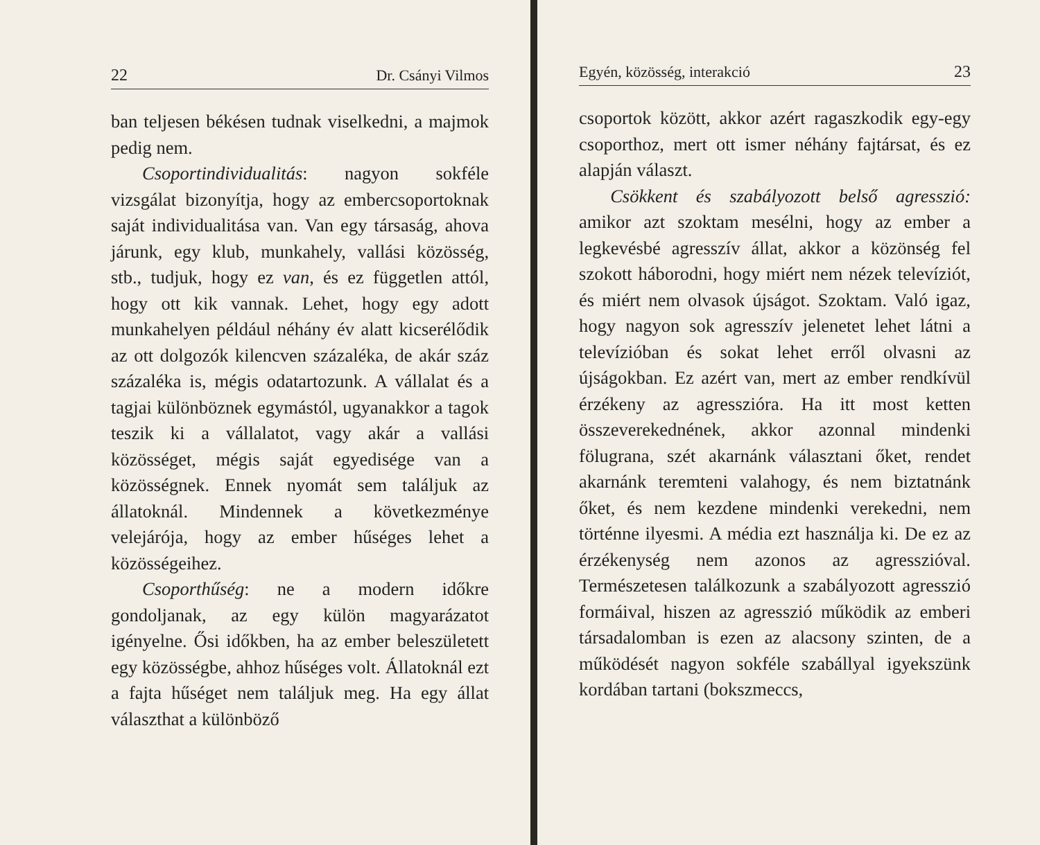22 Dr. Csányi Vilmos
ban teljesen békésen tudnak viselkedni, a majmok pedig nem.
Csoportindividualitás: nagyon sokféle vizsgálat bizonyítja, hogy az embercsoportoknak saját individualitása van. Van egy társaság, ahova járunk, egy klub, munkahely, vallási közösség, stb., tudjuk, hogy ez van, és ez független attól, hogy ott kik vannak. Lehet, hogy egy adott munkahelyen például néhány év alatt kicserélődik az ott dolgozók kilencven százaléka, de akár száz százaléka is, mégis odatartozunk. A vállalat és a tagjai különböznek egymástól, ugyanakkor a tagok teszik ki a vállalatot, vagy akár a vallási közösséget, mégis saját egyedisége van a közösségnek. Ennek nyomát sem találjuk az állatoknál. Mindennek a következménye velejárója, hogy az ember hűséges lehet a közösségeihez.
Csoporthűség: ne a modern időkre gondoljanak, az egy külön magyarázatot igényelne. Ősi időkben, ha az ember beleszületett egy közösségbe, ahhoz hűséges volt. Állatoknál ezt a fajta hűséget nem találjuk meg. Ha egy állat választhat a különböző
Egyén, közösség, interakció 23
csoportok között, akkor azért ragaszkodik egy-egy csoporthoz, mert ott ismer néhány fajtársat, és ez alapján választ.
Csökkent és szabályozott belső agresszió: amikor azt szoktam mesélni, hogy az ember a legkevésbé agresszív állat, akkor a közönség fel szokott háborodni, hogy miért nem nézek televíziót, és miért nem olvasok újságot. Szoktam. Való igaz, hogy nagyon sok agresszív jelenetet lehet látni a televízióban és sokat lehet erről olvasni az újságokban. Ez azért van, mert az ember rendkívül érzékeny az agresszióra. Ha itt most ketten összeverekednének, akkor azonnal mindenki fölugrana, szét akarnánk választani őket, rendet akarnánk teremteni valahogy, és nem biztatnánk őket, és nem kezdene mindenki verekedni, nem történne ilyesmi. A média ezt használja ki. De ez az érzékenység nem azonos az agresszióval. Természetesen találkozunk a szabályozott agresszió formáival, hiszen az agresszió működik az emberi társadalomban is ezen az alacsony szinten, de a működését nagyon sokféle szabállyal igyekszünk kordában tartani (bokszmeccs,